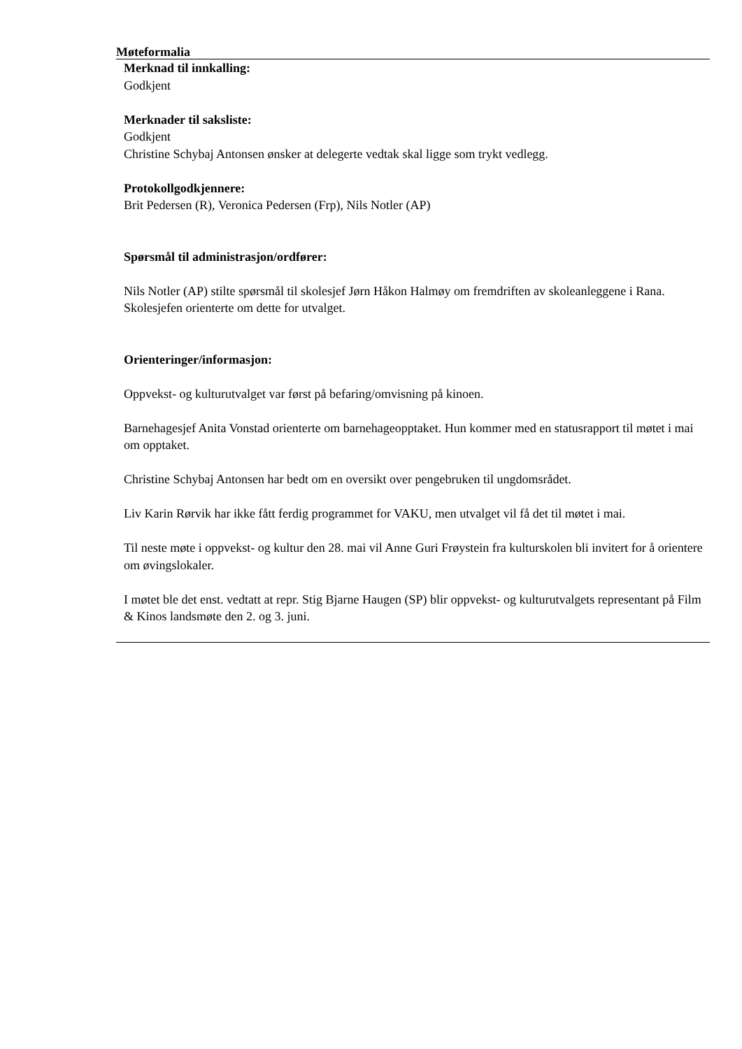Møteformalia
Merknad til innkalling:
Godkjent
Merknader til saksliste:
Godkjent
Christine Schybaj Antonsen ønsker at delegerte vedtak skal ligge som trykt vedlegg.
Protokollgodkjennere:
Brit Pedersen (R), Veronica Pedersen (Frp), Nils Notler (AP)
Spørsmål til administrasjon/ordfører:
Nils Notler (AP) stilte spørsmål til skolesjef Jørn Håkon Halmøy om fremdriften av skoleanleggene i Rana.
Skolesjefen orienterte om dette for utvalget.
Orienteringer/informasjon:
Oppvekst- og kulturutvalget var først på befaring/omvisning på kinoen.
Barnehagesjef Anita Vonstad orienterte om barnehageopptaket. Hun kommer med en statusrapport til møtet i mai om opptaket.
Christine Schybaj Antonsen har bedt om en oversikt over pengebruken til ungdomsrådet.
Liv Karin Rørvik har ikke fått ferdig programmet for VAKU, men utvalget vil få det til møtet i mai.
Til neste møte i oppvekst- og kultur den 28. mai vil Anne Guri Frøystein fra kulturskolen bli invitert for å orientere om øvingslokaler.
I møtet ble det enst. vedtatt at repr. Stig Bjarne Haugen (SP) blir oppvekst- og kulturutvalgets representant på Film & Kinos landsmøte den 2. og 3. juni.